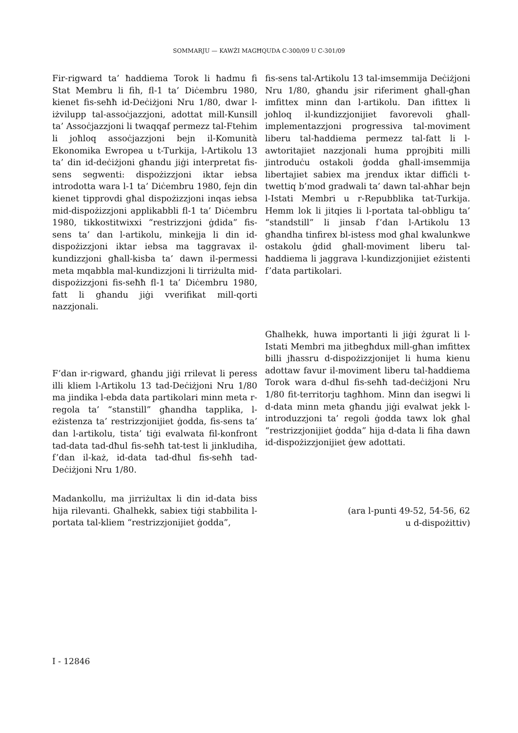SOMMARJU — KAWŻI MAGĦQUDA C-300/09 U C-301/09
Fir-rigward ta’ ħaddiema Torok li ħadmu fi Stat Membru li fih, fl-1 ta’ Diċembru 1980, kienet fis-seħħ id-Deċiżjoni Nru 1/80, dwar l-iżvilupp tal-assoċjazzjoni, adottat mill-Kunsill ta’ Assoċjazzjoni li twaqqaf permezz tal-Ftehim li joħloq assoċjazzjoni bejn il-Komunità Ekonomika Ewropea u t-Turkija, l-Artikolu 13 ta’ din id-deċiżjoni għandu jiġi interpretat fis-sens segwenti: dispożizzjoni iktar iebsa introdotta wara l-1 ta’ Diċembru 1980, fejn din kienet tipprovdi għal dispożizzjoni inqas iebsa mid-dispożizzjoni applikabbli fl-1 ta’ Diċembru 1980, tikkostitwixxi “restrizzjoni ġdida” fis-sens ta’ dan l-artikolu, minkejja li din id-dispożizzjoni iktar iebsa ma taggravax il-kundizzjoni għall-kisba ta’ dawn il-permessi meta mqabbla mal-kundizzjoni li tirriżulta mid-dispożizzjoni fis-seħħ fl-1 ta’ Diċembru 1980, fatt li għandu jiġi vverifikat mill-qorti nazzjonali.
fis-sens tal-Artikolu 13 tal-imsemmija Deċiżjoni Nru 1/80, għandu jsir riferiment għall-għan imfittex minn dan l-artikolu. Dan ifittex li joħloq il-kundizzjonijiet favorevoli għall-implementazzjoni progressiva tal-moviment liberu tal-ħaddiema permezz tal-fatt li l-awtoritajiet nazzjonali huma pprojbiti milli jintroduċu ostakoli ġodda għall-imsemmija libertajiet sabiex ma jrendux iktar diffiċli t-twettiq b’mod gradwali ta’ dawn tal-aħħar bejn l-Istati Membri u r-Repubblika tat-Turkija. Hemm lok li jitqies li l-portata tal-obbligu ta’ “standstill” li jinsab f’dan l-Artikolu 13 għandha tinfirex bl-istess mod għal kwalunkwe ostakolu ġdid għall-moviment liberu tal-ħaddiema li jaggrava l-kundizzjonijiet eżistenti f’data partikolari.
F’dan ir-rigward, għandu jiġi rrilevat li peress illi kliem l-Artikolu 13 tad-Deċiżjoni Nru 1/80 ma jindika l-ebda data partikolari minn meta r-regola ta’ “stanstill” għandha tapplika, l-eżistenza ta’ restrizzjonijiet ġodda, fis-sens ta’ dan l-artikolu, tista’ tiġi evalwata fil-konfront tad-data tad-dħul fis-seħħ tat-test li jinkludiha, f’dan il-każ, id-data tad-dħul fis-seħħ tad-Deċiżjoni Nru 1/80.
Għalhekk, huwa importanti li jiġi żgurat li l-Istati Membri ma jitbegħdux mill-għan imfittex billi jħassru d-dispożizzjonijet li huma kienu adottaw favur il-moviment liberu tal-ħaddiema Torok wara d-dħul fis-seħħ tad-deċiżjoni Nru 1/80 fit-territorju tagħhom. Minn dan isegwi li d-data minn meta għandu jiġi evalwat jekk l-introduzzjoni ta’ regoli ġodda tawx lok għal “restrizzjonijiet ġodda” hija d-data li fiha dawn id-dispożizzjonijiet ġew adottati.
Madankollu, ma jirriżultax li din id-data biss hija rilevanti. Għalhekk, sabiex tiġi stabbilita l-portata tal-kliem “restrizzjonijiet ġodda”,
(ara l-punti 49-52, 54-56, 62
u d-dispożittiv)
I - 12846